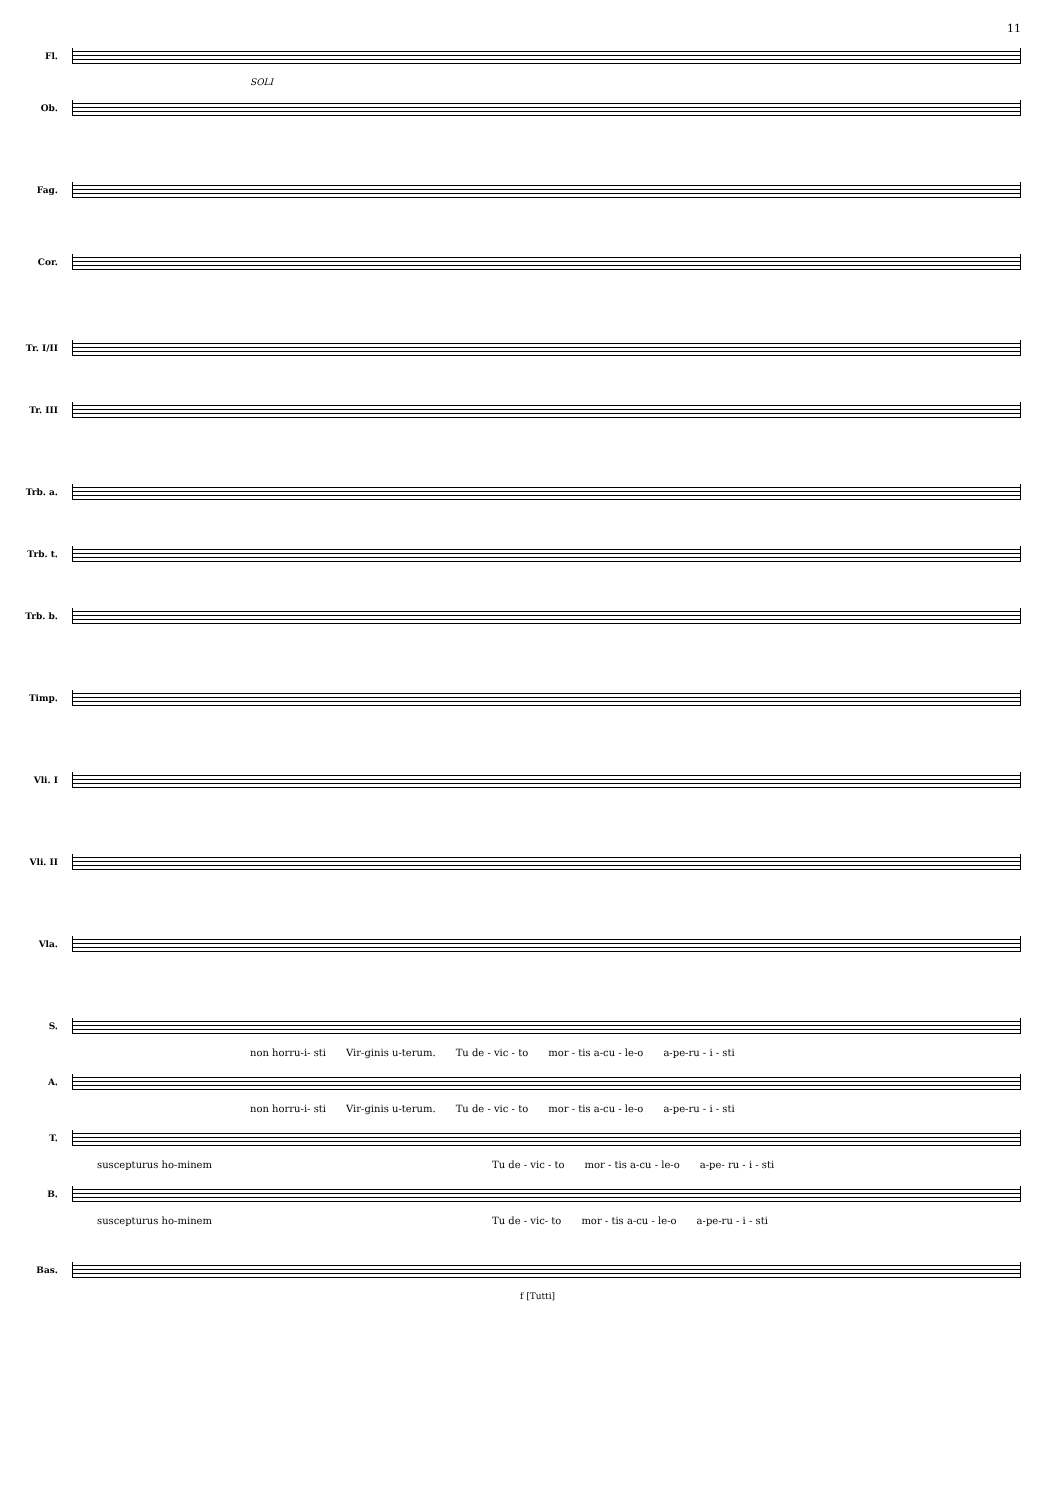11
Fl.
SOLI
Ob.
Fag.
Cor.
Tr. I/II
Tr. III
Trb. a.
Trb. t.
Trb. b.
Timp.
Vli. I
Vli. II
Vla.
S.
non horru-i- sti Vir-ginis u-terum. Tu de - vic - to mor - tis a-cu - le-o a-pe-ru - i - sti
A.
non horru-i- sti Vir-ginis u-terum. Tu de - vic - to mor - tis a-cu - le-o a-pe-ru - i - sti
T.
suscepturus ho-minem Tu de - vic - to mor - tis a-cu - le-o a-pe- ru - i - sti
B.
suscepturus ho-minem Tu de - vic- to mor - tis a-cu - le-o a-pe-ru - i - sti
Bas.
f [Tutti]